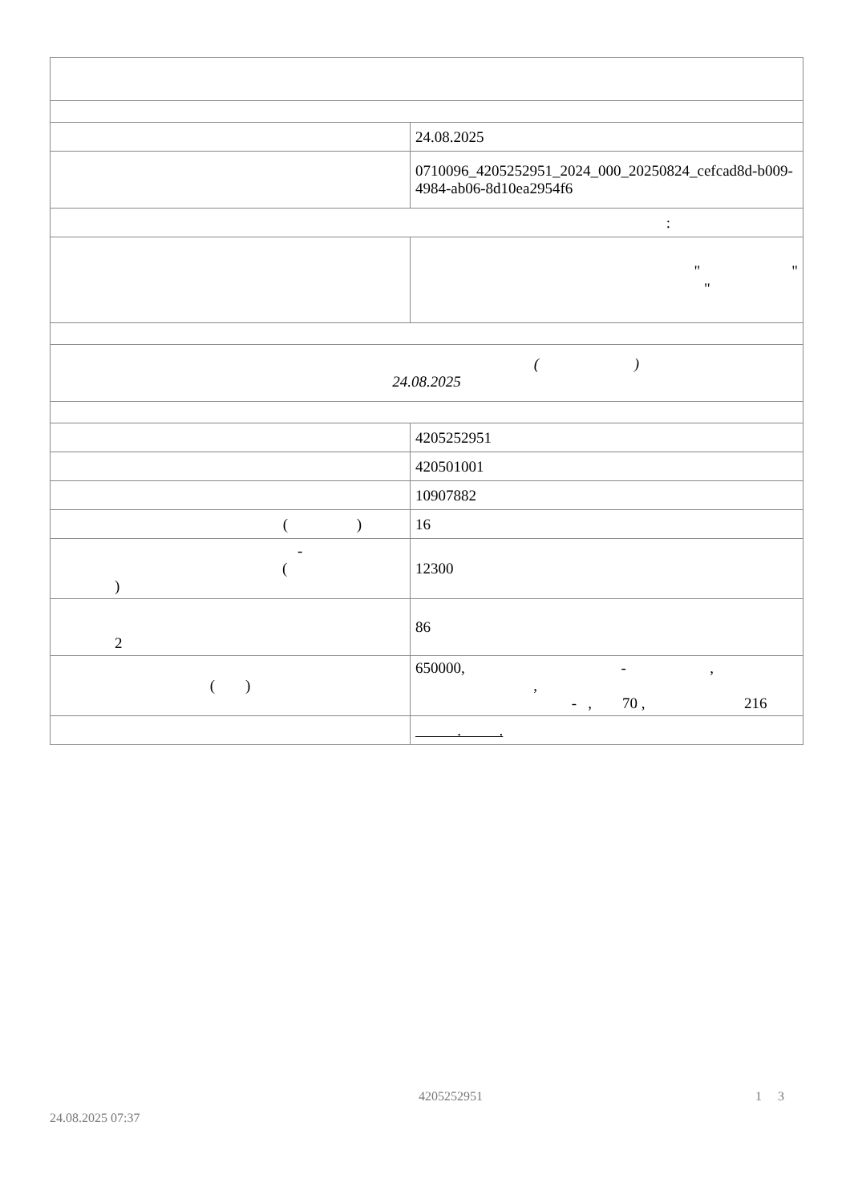| | 24.08.2025 |
| | 0710096_4205252951_2024_000_20250824_cefcad8d-b009-4984-ab06-8d10ea2954f6 |
| : | |
| | " " " |
| ( ) 24.08.2025 | |
| | 4205252951 |
| | 420501001 |
| | 10907882 |
| ( ) | 16 |
| - ( ) | 12300 |
| 2 | 86 |
| ( ) | 650000, - , , - , 70 , 216 |
| | . . |
4205252951 1 3
24.08.2025 07:37